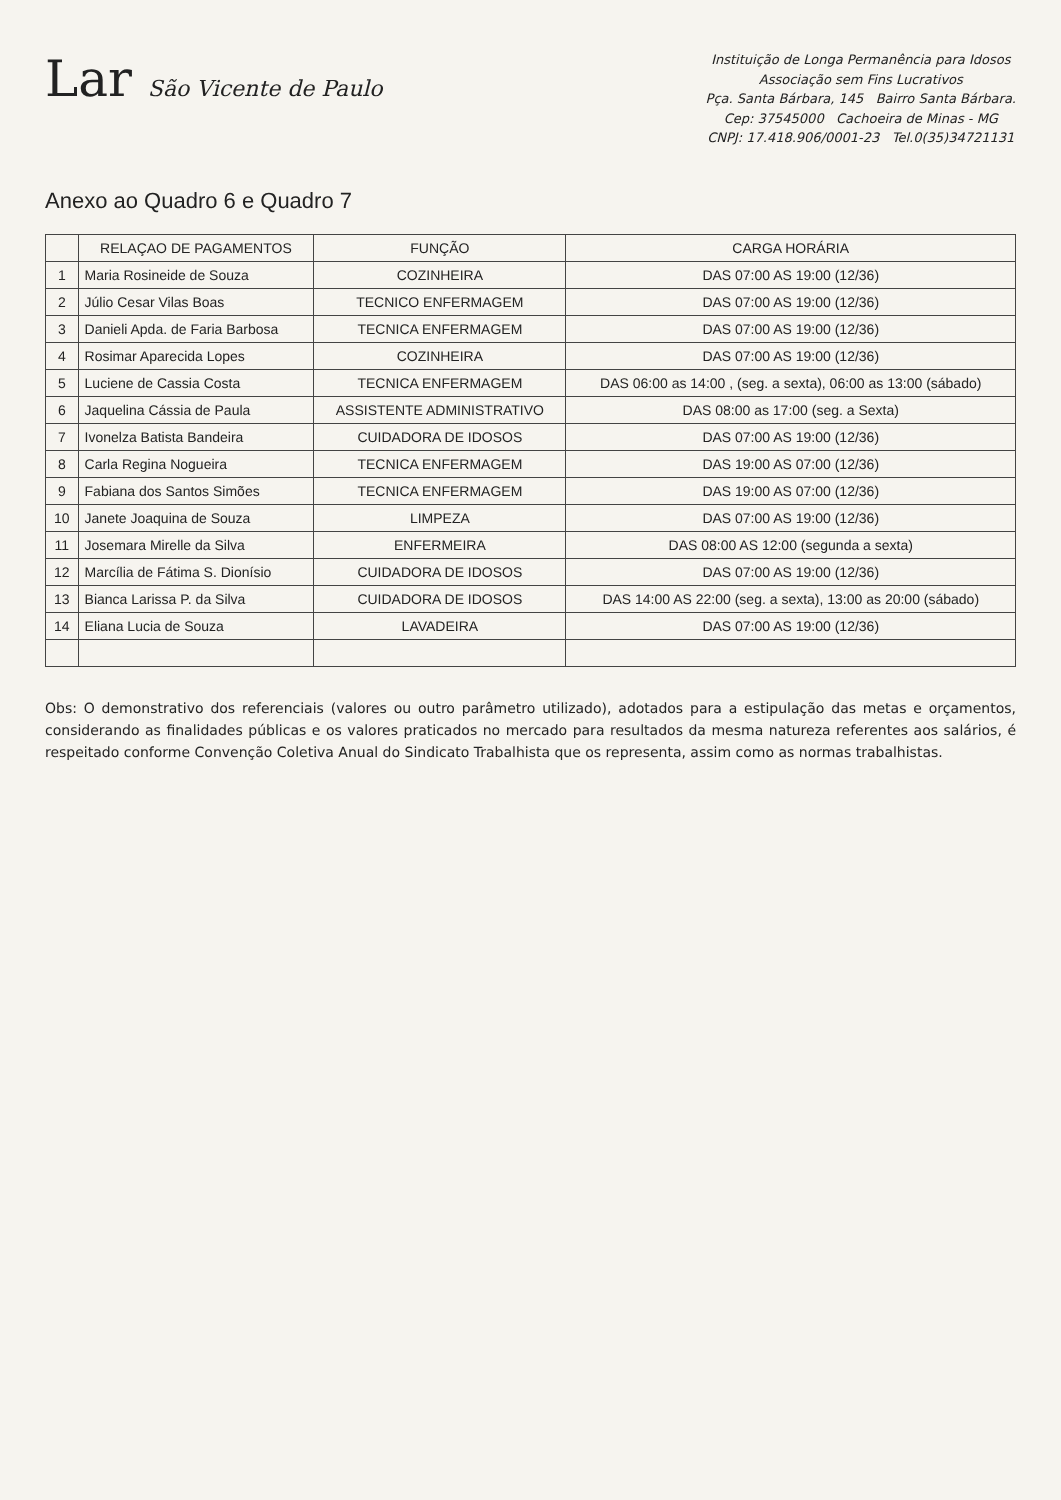Lar São Vicente de Paulo
Instituição de Longa Permanência para Idosos
Associação sem Fins Lucrativos
Pça. Santa Bárbara, 145 Bairro Santa Bárbara.
Cep: 37545000 Cachoeira de Minas - MG
CNPJ: 17.418.906/0001-23 Tel.0(35)34721131
Anexo ao Quadro 6 e Quadro 7
| | RELAÇAO DE PAGAMENTOS | FUNÇÃO | CARGA HORÁRIA |
| --- | --- | --- | --- |
| 1 | Maria Rosineide de Souza | COZINHEIRA | DAS 07:00 AS 19:00 (12/36) |
| 2 | Júlio Cesar Vilas Boas | TECNICO ENFERMAGEM | DAS 07:00 AS 19:00 (12/36) |
| 3 | Danieli Apda. de Faria Barbosa | TECNICA ENFERMAGEM | DAS 07:00 AS 19:00 (12/36) |
| 4 | Rosimar Aparecida Lopes | COZINHEIRA | DAS 07:00 AS 19:00 (12/36) |
| 5 | Luciene de Cassia Costa | TECNICA ENFERMAGEM | DAS 06:00 as 14:00 , (seg. a sexta), 06:00 as 13:00 (sábado) |
| 6 | Jaquelina Cássia de Paula | ASSISTENTE ADMINISTRATIVO | DAS 08:00 as 17:00 (seg. a Sexta) |
| 7 | Ivonelza Batista Bandeira | CUIDADORA DE IDOSOS | DAS 07:00 AS 19:00 (12/36) |
| 8 | Carla Regina Nogueira | TECNICA ENFERMAGEM | DAS 19:00 AS 07:00 (12/36) |
| 9 | Fabiana dos Santos Simões | TECNICA ENFERMAGEM | DAS 19:00 AS 07:00 (12/36) |
| 10 | Janete Joaquina de Souza | LIMPEZA | DAS 07:00 AS 19:00 (12/36) |
| 11 | Josemara Mirelle da Silva | ENFERMEIRA | DAS 08:00 AS 12:00 (segunda a sexta) |
| 12 | Marcília de Fátima S. Dionísio | CUIDADORA DE IDOSOS | DAS 07:00 AS 19:00 (12/36) |
| 13 | Bianca Larissa P. da Silva | CUIDADORA DE IDOSOS | DAS 14:00 AS 22:00 (seg. a sexta), 13:00 as 20:00 (sábado) |
| 14 | Eliana Lucia de Souza | LAVADEIRA | DAS 07:00 AS 19:00 (12/36) |
Obs: O demonstrativo dos referenciais (valores ou outro parâmetro utilizado), adotados para a estipulação das metas e orçamentos, considerando as finalidades públicas e os valores praticados no mercado para resultados da mesma natureza referentes aos salários, é respeitado conforme Convenção Coletiva Anual do Sindicato Trabalhista que os representa, assim como as normas trabalhistas.